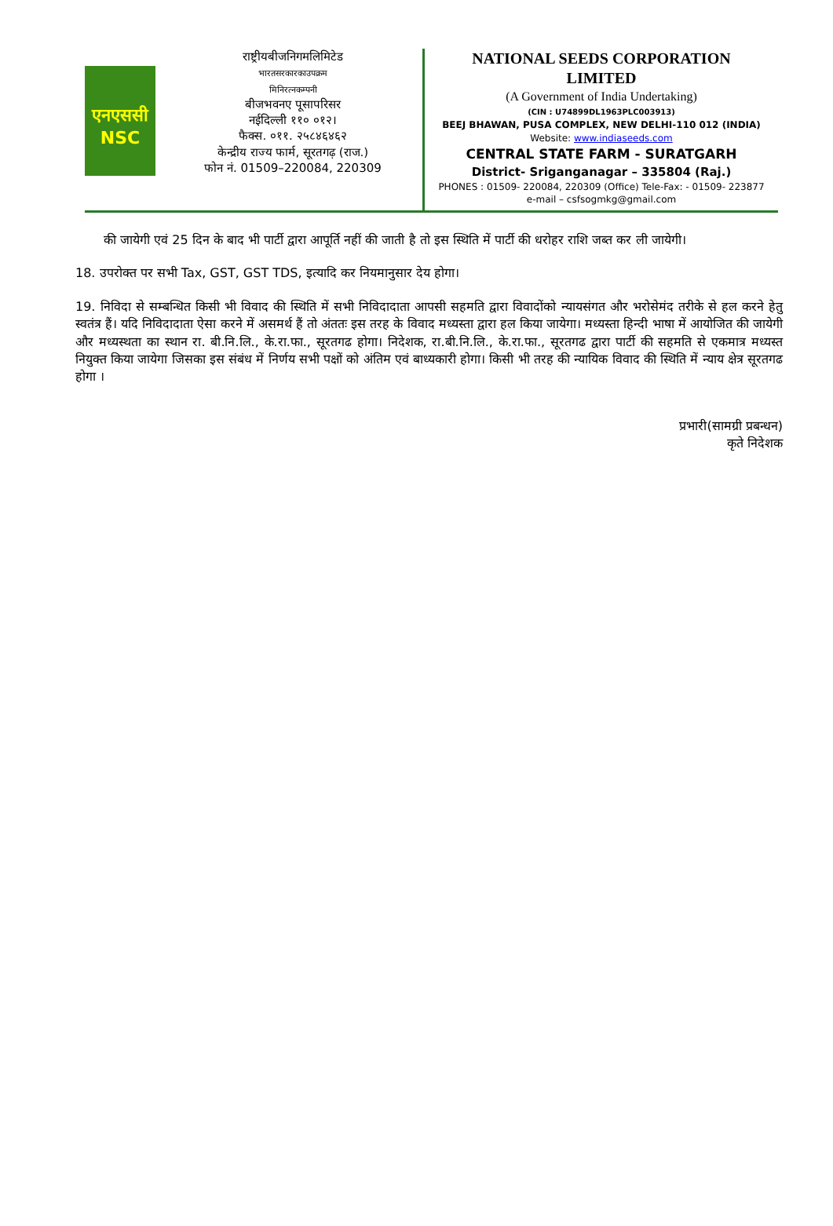एनएससी
NSC
राष्ट्रीयबीजनिगमलिमिटेड
भारतसरकारकाउपक्रम
मिनिरत्नकम्पनी
बीजभवनए पूसापरिसर
नईदिल्ली ११० ०१२।
फैक्स. ०११. २५८४६४६२
केन्द्रीय राज्य फार्म, सूरतगढ़ (राज.)
फोन नं. 01509–220084, 220309
NATIONAL SEEDS CORPORATION
LIMITED
(A Government of India Undertaking)
(CIN : U74899DL1963PLC003913)
BEEJ BHAWAN, PUSA COMPLEX, NEW DELHI-110 012 (INDIA)
Website: www.indiaseeds.com
CENTRAL STATE FARM - SURATGARH
District- Sriganganagar – 335804 (Raj.)
PHONES : 01509- 220084, 220309 (Office) Tele-Fax: - 01509- 223877
e-mail – csfsogmkg@gmail.com
की जायेगी एवं 25 दिन के बाद भी पार्टी द्वारा आपूर्ति नहीं की जाती है तो इस स्थिति में पार्टी की धरोहर राशि जब्त कर ली जायेगी।
18. उपरोक्त पर सभी Tax, GST, GST TDS, इत्यादि कर नियमानुसार देय होगा।
19. निविदा से सम्बन्धित किसी भी विवाद की स्थिति में सभी निविदादाता आपसी सहमति द्वारा विवादोंको न्यायसंगत और भरोसेमंद तरीके से हल करने हेतु स्वतंत्र हैं। यदि निविदादाता ऐसा करने में असमर्थ हैं तो अंततः इस तरह के विवाद मध्यस्ता द्वारा हल किया जायेगा। मध्यस्ता हिन्दी भाषा में आयोजित की जायेगी और मध्यस्थता का स्थान रा. बी.नि.लि., के.रा.फा., सूरतगढ होगा। निदेशक, रा.बी.नि.लि., के.रा.फा., सूरतगढ द्वारा पार्टी की सहमति से एकमात्र मध्यस्त नियुक्त किया जायेगा जिसका इस संबंध में निर्णय सभी पक्षों को अंतिम एवं बाध्यकारी होगा। किसी भी तरह की न्यायिक विवाद की स्थिति में न्याय क्षेत्र सूरतगढ होगा ।
प्रभारी(सामग्री प्रबन्धन)
कृते निदेशक